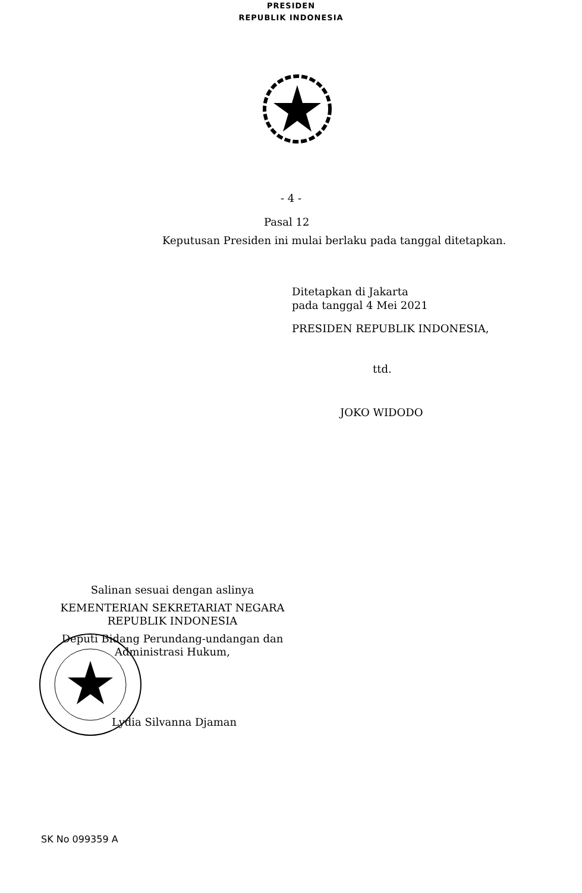PRESIDEN
REPUBLIK INDONESIA
- 4 -
Pasal 12
Keputusan Presiden ini mulai berlaku pada tanggal ditetapkan.
Ditetapkan di Jakarta
pada tanggal 4 Mei 2021
PRESIDEN REPUBLIK INDONESIA,
ttd.
JOKO WIDODO
Salinan sesuai dengan aslinya
KEMENTERIAN SEKRETARIAT NEGARA
REPUBLIK INDONESIA
Deputi Bidang Perundang-undangan dan
Administrasi Hukum,
Lydia Silvanna Djaman
SK No 099359 A